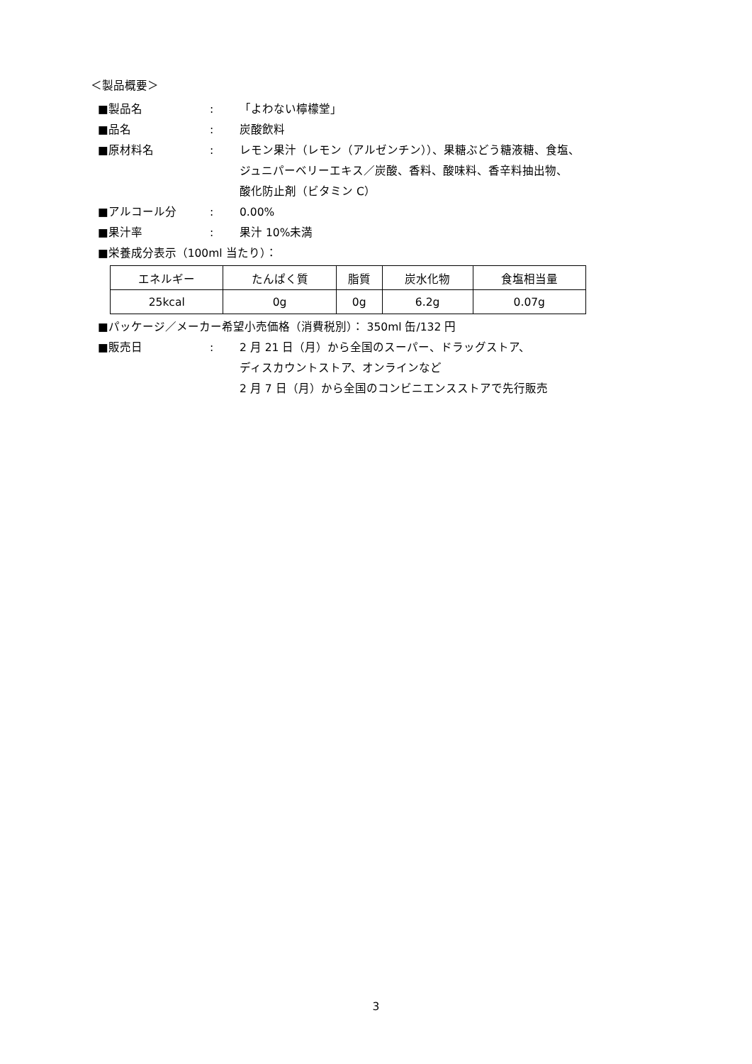＜製品概要＞
■製品名 : 「よわない檸檬堂」
■品名 : 炭酸飲料
■原材料名 : レモン果汁（レモン（アルゼンチン））、果糖ぶどう糖液糖、食塩、
ジュニパーベリーエキス／炭酸、香料、酸味料、香辛料抽出物、
酸化防止剤（ビタミン C）
■アルコール分 : 0.00%
■果汁率 : 果汁 10%未満
■栄養成分表示（100ml 当たり）：
| エネルギー | たんぱく質 | 脂質 | 炭水化物 | 食塩相当量 |
| 25kcal | 0g | 0g | 6.2g | 0.07g |
■パッケージ／メーカー希望小売価格（消費税別）： 350ml 缶/132 円
■販売日 : 2 月 21 日（月）から全国のスーパー、ドラッグストア、
ディスカウントストア、オンラインなど
2 月 7 日（月）から全国のコンビニエンスストアで先行販売
3